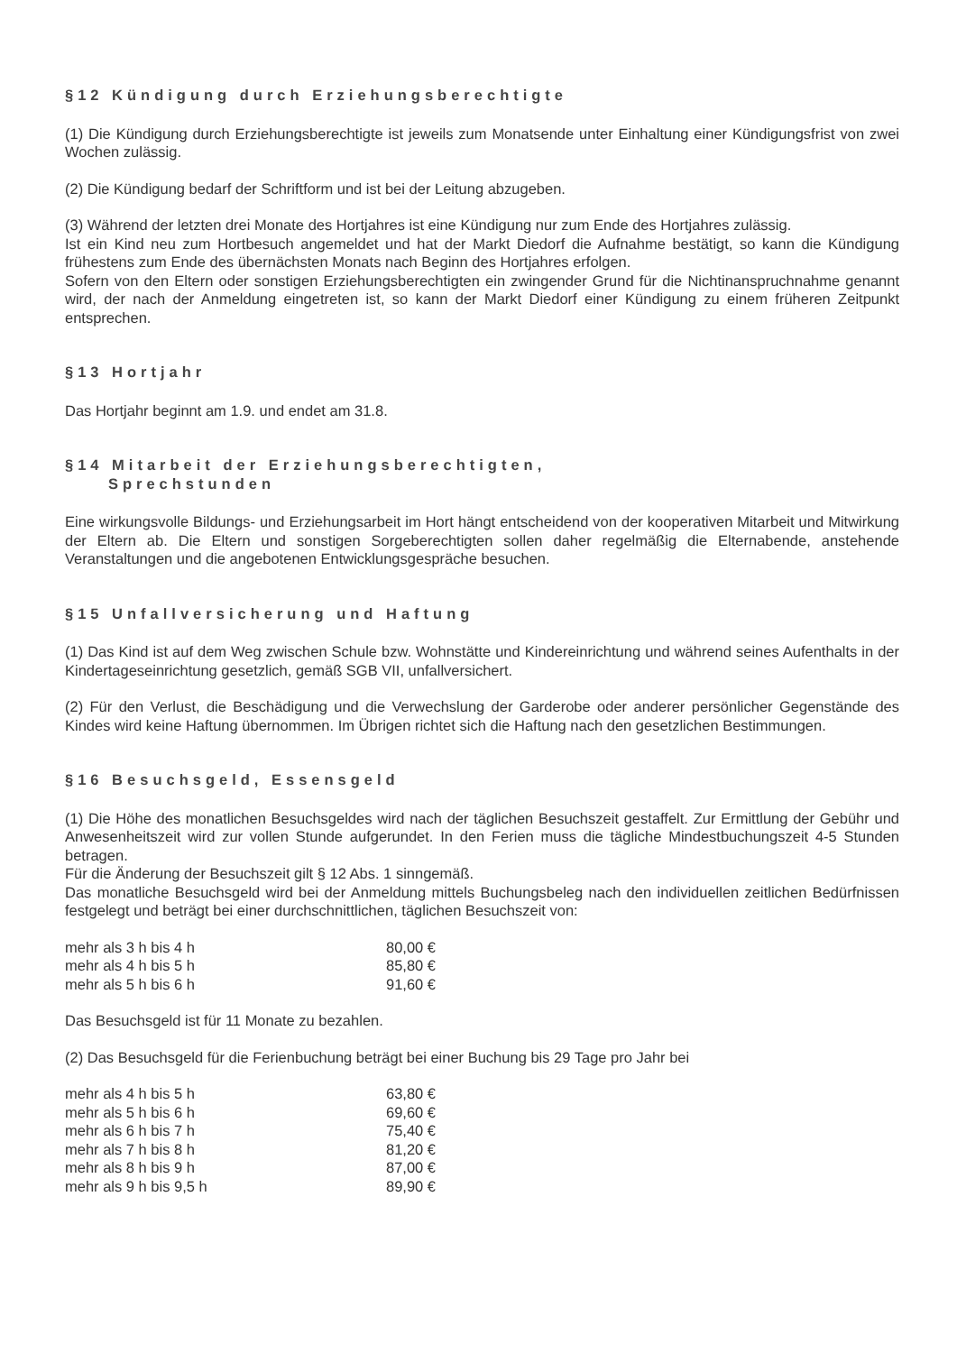§12 Kündigung durch Erziehungsberechtigte
(1) Die Kündigung durch Erziehungsberechtigte ist jeweils zum Monatsende unter Einhaltung einer Kündigungsfrist von zwei Wochen zulässig.
(2) Die Kündigung bedarf der Schriftform und ist bei der Leitung abzugeben.
(3) Während der letzten drei Monate des Hortjahres ist eine Kündigung nur zum Ende des Hortjahres zulässig.
Ist ein Kind neu zum Hortbesuch angemeldet und hat der Markt Diedorf die Aufnahme bestätigt, so kann die Kündigung frühestens zum Ende des übernächsten Monats nach Beginn des Hortjahres erfolgen.
Sofern von den Eltern oder sonstigen Erziehungsberechtigten ein zwingender Grund für die Nichtinanspruchnahme genannt wird, der nach der Anmeldung eingetreten ist, so kann der Markt Diedorf einer Kündigung zu einem früheren Zeitpunkt entsprechen.
§13 Hortjahr
Das Hortjahr beginnt am 1.9. und endet am 31.8.
§14 Mitarbeit der Erziehungsberechtigten,
Sprechstunden
Eine wirkungsvolle Bildungs- und Erziehungsarbeit im Hort hängt entscheidend von der kooperativen Mitarbeit und Mitwirkung der Eltern ab. Die Eltern und sonstigen Sorgeberechtigten sollen daher regelmäßig die Elternabende, anstehende Veranstaltungen und die angebotenen Entwicklungsgespräche besuchen.
§15 Unfallversicherung und Haftung
(1) Das Kind ist auf dem Weg zwischen Schule bzw. Wohnstätte und Kindereinrichtung und während seines Aufenthalts in der Kindertageseinrichtung gesetzlich, gemäß SGB VII, unfallversichert.
(2) Für den Verlust, die Beschädigung und die Verwechslung der Garderobe oder anderer persönlicher Gegenstände des Kindes wird keine Haftung übernommen. Im Übrigen richtet sich die Haftung nach den gesetzlichen Bestimmungen.
§16 Besuchsgeld, Essensgeld
(1) Die Höhe des monatlichen Besuchsgeldes wird nach der täglichen Besuchszeit gestaffelt. Zur Ermittlung der Gebühr und Anwesenheitszeit wird zur vollen Stunde aufgerundet. In den Ferien muss die tägliche Mindestbuchungszeit 4-5 Stunden betragen.
Für die Änderung der Besuchszeit gilt § 12 Abs. 1 sinngemäß.
Das monatliche Besuchsgeld wird bei der Anmeldung mittels Buchungsbeleg nach den individuellen zeitlichen Bedürfnissen festgelegt und beträgt bei einer durchschnittlichen, täglichen Besuchszeit von:
| mehr als 3 h bis 4 h | 80,00 € |
| mehr als 4 h bis 5 h | 85,80 € |
| mehr als 5 h bis 6 h | 91,60 € |
Das Besuchsgeld ist für 11 Monate zu bezahlen.
(2) Das Besuchsgeld für die Ferienbuchung beträgt bei einer Buchung bis 29 Tage pro Jahr bei
| mehr als 4 h bis 5 h | 63,80 € |
| mehr als 5 h bis 6 h | 69,60 € |
| mehr als 6 h bis 7 h | 75,40 € |
| mehr als 7 h bis 8 h | 81,20 € |
| mehr als 8 h bis 9 h | 87,00 € |
| mehr als 9 h bis 9,5 h | 89,90 € |